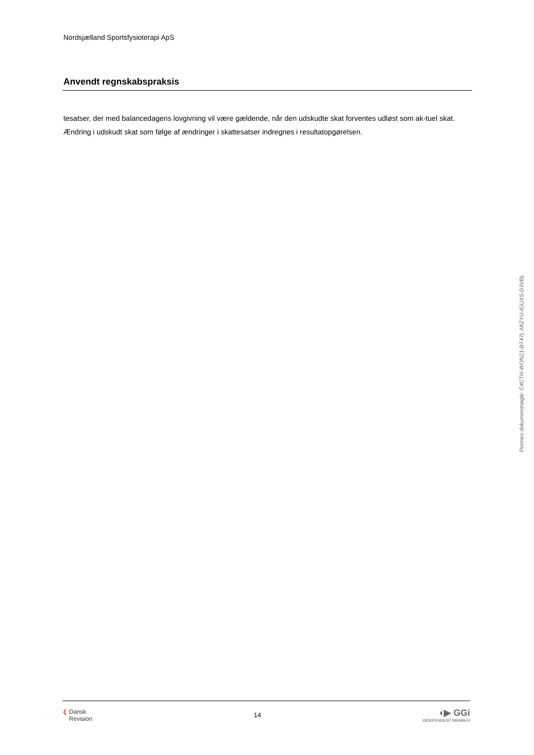Nordsjælland Sportsfysioterapi ApS
Anvendt regnskabspraksis
tesatser, der med balancedagens lovgivning vil være gældende, når den udskudte skat forventes udløst som ak-tuel skat. Ændring i udskudt skat som følge af ændringer i skattesatser indregnes i resultatopgørelsen.
Penneo dokumentnøgle: C4CTH-WONZ1-BT47L-MIZYU-IGUXS-D3VBL
❮ Dansk
Revision
14
◖▶ GGi
INDEPENDENT MEMBER